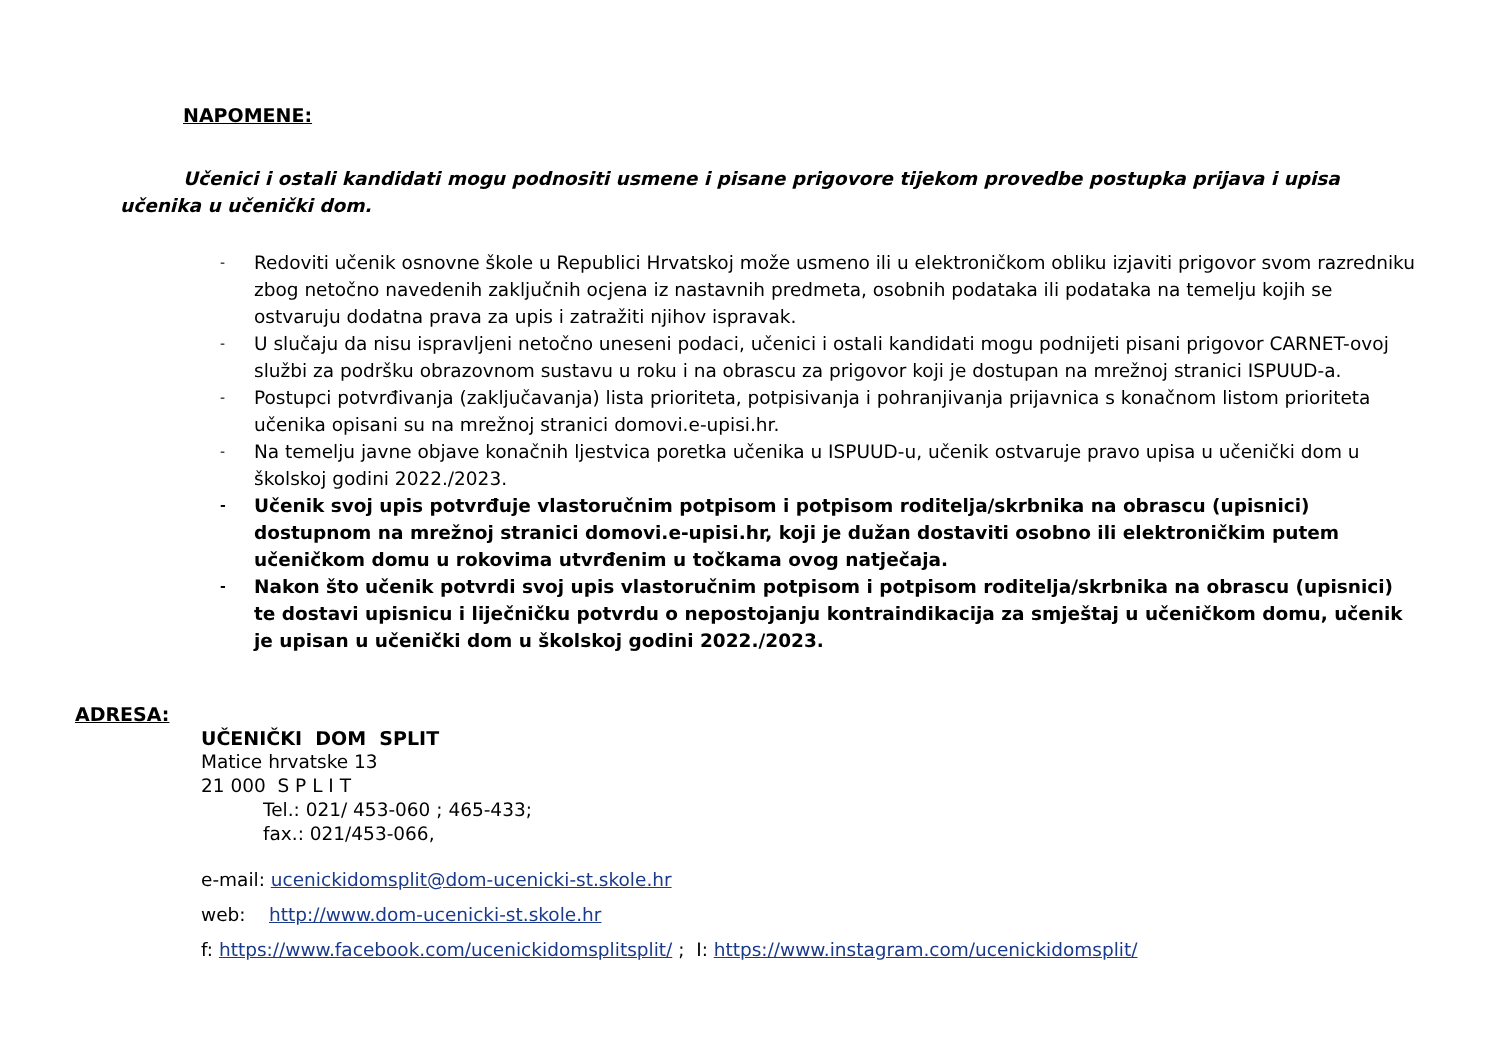NAPOMENE:
Učenici i ostali kandidati mogu podnositi usmene i pisane prigovore tijekom provedbe postupka prijava i upisa učenika u učenički dom.
- Redoviti učenik osnovne škole u Republici Hrvatskoj može usmeno ili u elektroničkom obliku izjaviti prigovor svom razredniku zbog netočno navedenih zaključnih ocjena iz nastavnih predmeta, osobnih podataka ili podataka na temelju kojih se ostvaruju dodatna prava za upis i zatražiti njihov ispravak.
- U slučaju da nisu ispravljeni netočno uneseni podaci, učenici i ostali kandidati mogu podnijeti pisani prigovor CARNET-ovoj službi za podršku obrazovnom sustavu u roku i na obrascu za prigovor koji je dostupan na mrežnoj stranici ISPUUD-a.
- Postupci potvrđivanja (zaključavanja) lista prioriteta, potpisivanja i pohranjivanja prijavnica s konačnom listom prioriteta učenika opisani su na mrežnoj stranici domovi.e-upisi.hr.
- Na temelju javne objave konačnih ljestvica poretka učenika u ISPUUD-u, učenik ostvaruje pravo upisa u učenički dom u školskoj godini 2022./2023.
- Učenik svoj upis potvrđuje vlastoručnim potpisom i potpisom roditelja/skrbnika na obrascu (upisnici) dostupnom na mrežnoj stranici domovi.e-upisi.hr, koji je dužan dostaviti osobno ili elektroničkim putem učeničkom domu u rokovima utvrđenim u točkama ovog natječaja.
- Nakon što učenik potvrdi svoj upis vlastoručnim potpisom i potpisom roditelja/skrbnika na obrascu (upisnici) te dostavi upisnicu i liječničku potvrdu o nepostojanju kontraindikacija za smještaj u učeničkom domu, učenik je upisan u učenički dom u školskoj godini 2022./2023.
ADRESA:
UČENIČKI DOM SPLIT
Matice hrvatske 13
21 000 S P L I T
Tel.: 021/ 453-060 ; 465-433;
fax.: 021/453-066,
e-mail: ucenickidomsplit@dom-ucenicki-st.skole.hr
web: http://www.dom-ucenicki-st.skole.hr
f: https://www.facebook.com/ucenickidomsplitsplit/ ; I: https://www.instagram.com/ucenickidomsplit/